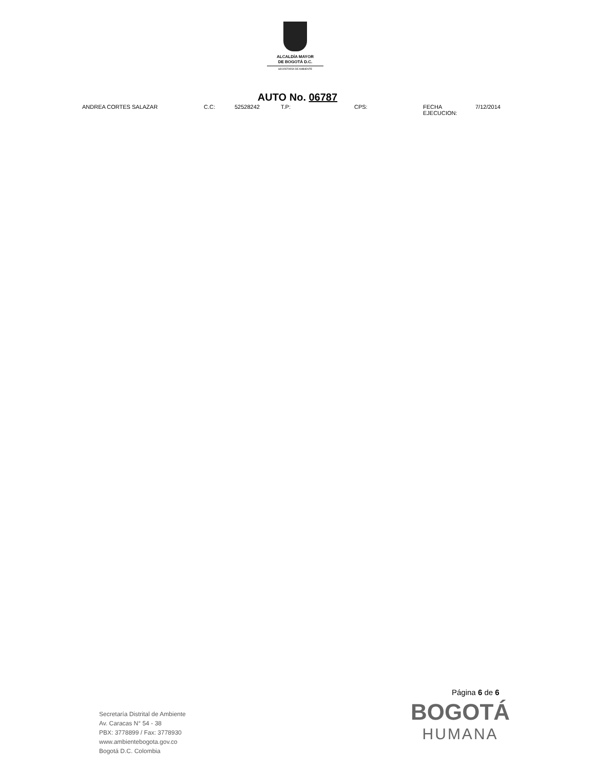ALCALDÍA MAYOR
DE BOGOTÁ D.C.
SECRETARÍA DE AMBIENTE
AUTO No. 06787
| ANDREA CORTES SALAZAR | C.C: | 52528242 | T.P: | CPS: | FECHA EJECUCION: | 7/12/2014 |
Página 6 de 6
Secretaría Distrital de Ambiente
Av. Caracas N° 54 - 38
PBX: 3778899 / Fax: 3778930
www.ambientebogota.gov.co
Bogotá D.C. Colombia
BOGOTÁ
HUMANA